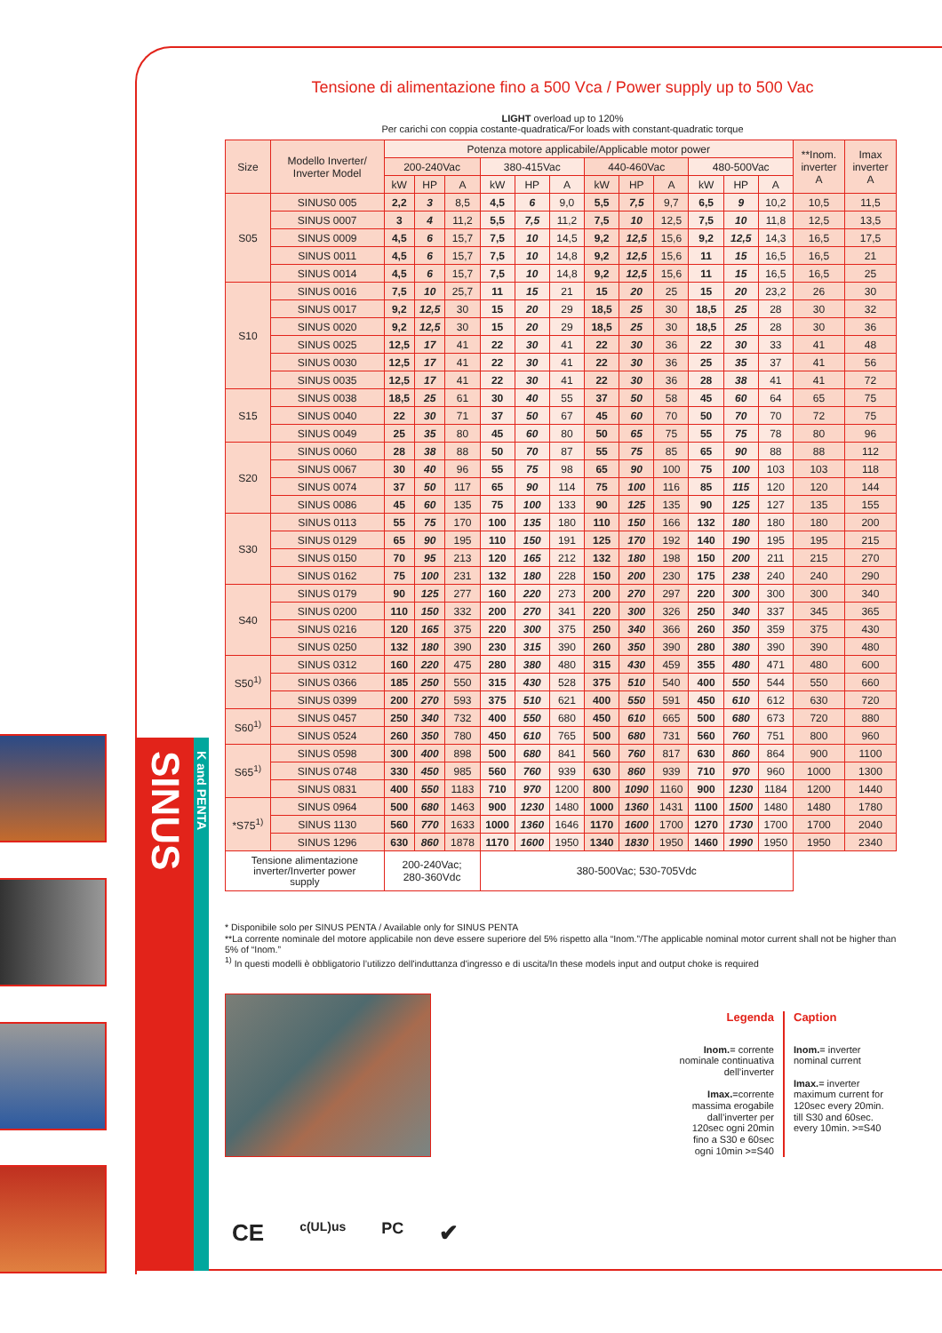SINUS
K and PENTA
Tensione di alimentazione fino a 500 Vca / Power supply up to 500 Vac
LIGHT overload up to 120%
Per carichi con coppia costante-quadratica/For loads with constant-quadratic torque
| Size | Modello Inverter/ Inverter Model | Potenza motore applicabile/Applicable motor power | | | | | | | | | | | | **Inom. inverter A | Imax inverter A |
| --- | --- | --- | --- | --- | --- | --- | --- | --- | --- | --- | --- | --- | --- | --- | --- |
| | | 200-240Vac | | | 380-415Vac | | | 440-460Vac | | | 480-500Vac | | | | |
| | | kW | HP | A | kW | HP | A | kW | HP | A | kW | HP | A | | |
| S05 | SINUS0 005 | 2,2 | 3 | 8,5 | 4,5 | 6 | 9,0 | 5,5 | 7,5 | 9,7 | 6,5 | 9 | 10,2 | 10,5 | 11,5 |
| | SINUS 0007 | 3 | 4 | 11,2 | 5,5 | 7,5 | 11,2 | 7,5 | 10 | 12,5 | 7,5 | 10 | 11,8 | 12,5 | 13,5 |
| | SINUS 0009 | 4,5 | 6 | 15,7 | 7,5 | 10 | 14,5 | 9,2 | 12,5 | 15,6 | 9,2 | 12,5 | 14,3 | 16,5 | 17,5 |
| | SINUS 0011 | 4,5 | 6 | 15,7 | 7,5 | 10 | 14,8 | 9,2 | 12,5 | 15,6 | 11 | 15 | 16,5 | 16,5 | 21 |
| | SINUS 0014 | 4,5 | 6 | 15,7 | 7,5 | 10 | 14,8 | 9,2 | 12,5 | 15,6 | 11 | 15 | 16,5 | 16,5 | 25 |
| S10 | SINUS 0016 | 7,5 | 10 | 25,7 | 11 | 15 | 21 | 15 | 20 | 25 | 15 | 20 | 23,2 | 26 | 30 |
| | SINUS 0017 | 9,2 | 12,5 | 30 | 15 | 20 | 29 | 18,5 | 25 | 30 | 18,5 | 25 | 28 | 30 | 32 |
| | SINUS 0020 | 9,2 | 12,5 | 30 | 15 | 20 | 29 | 18,5 | 25 | 30 | 18,5 | 25 | 28 | 30 | 36 |
| | SINUS 0025 | 12,5 | 17 | 41 | 22 | 30 | 41 | 22 | 30 | 36 | 22 | 30 | 33 | 41 | 48 |
| | SINUS 0030 | 12,5 | 17 | 41 | 22 | 30 | 41 | 22 | 30 | 36 | 25 | 35 | 37 | 41 | 56 |
| | SINUS 0035 | 12,5 | 17 | 41 | 22 | 30 | 41 | 22 | 30 | 36 | 28 | 38 | 41 | 41 | 72 |
| S15 | SINUS 0038 | 18,5 | 25 | 61 | 30 | 40 | 55 | 37 | 50 | 58 | 45 | 60 | 64 | 65 | 75 |
| | SINUS 0040 | 22 | 30 | 71 | 37 | 50 | 67 | 45 | 60 | 70 | 50 | 70 | 70 | 72 | 75 |
| | SINUS 0049 | 25 | 35 | 80 | 45 | 60 | 80 | 50 | 65 | 75 | 55 | 75 | 78 | 80 | 96 |
| S20 | SINUS 0060 | 28 | 38 | 88 | 50 | 70 | 87 | 55 | 75 | 85 | 65 | 90 | 88 | 88 | 112 |
| | SINUS 0067 | 30 | 40 | 96 | 55 | 75 | 98 | 65 | 90 | 100 | 75 | 100 | 103 | 103 | 118 |
| | SINUS 0074 | 37 | 50 | 117 | 65 | 90 | 114 | 75 | 100 | 116 | 85 | 115 | 120 | 120 | 144 |
| | SINUS 0086 | 45 | 60 | 135 | 75 | 100 | 133 | 90 | 125 | 135 | 90 | 125 | 127 | 135 | 155 |
| S30 | SINUS 0113 | 55 | 75 | 170 | 100 | 135 | 180 | 110 | 150 | 166 | 132 | 180 | 180 | 180 | 200 |
| | SINUS 0129 | 65 | 90 | 195 | 110 | 150 | 191 | 125 | 170 | 192 | 140 | 190 | 195 | 195 | 215 |
| | SINUS 0150 | 70 | 95 | 213 | 120 | 165 | 212 | 132 | 180 | 198 | 150 | 200 | 211 | 215 | 270 |
| | SINUS 0162 | 75 | 100 | 231 | 132 | 180 | 228 | 150 | 200 | 230 | 175 | 238 | 240 | 240 | 290 |
| S40 | SINUS 0179 | 90 | 125 | 277 | 160 | 220 | 273 | 200 | 270 | 297 | 220 | 300 | 300 | 300 | 340 |
| | SINUS 0200 | 110 | 150 | 332 | 200 | 270 | 341 | 220 | 300 | 326 | 250 | 340 | 337 | 345 | 365 |
| | SINUS 0216 | 120 | 165 | 375 | 220 | 300 | 375 | 250 | 340 | 366 | 260 | 350 | 359 | 375 | 430 |
| | SINUS 0250 | 132 | 180 | 390 | 230 | 315 | 390 | 260 | 350 | 390 | 280 | 380 | 390 | 390 | 480 |
| S50<sup>1)</sup> | SINUS 0312 | 160 | 220 | 475 | 280 | 380 | 480 | 315 | 430 | 459 | 355 | 480 | 471 | 480 | 600 |
| | SINUS 0366 | 185 | 250 | 550 | 315 | 430 | 528 | 375 | 510 | 540 | 400 | 550 | 544 | 550 | 660 |
| | SINUS 0399 | 200 | 270 | 593 | 375 | 510 | 621 | 400 | 550 | 591 | 450 | 610 | 612 | 630 | 720 |
| S60<sup>1)</sup> | SINUS 0457 | 250 | 340 | 732 | 400 | 550 | 680 | 450 | 610 | 665 | 500 | 680 | 673 | 720 | 880 |
| | SINUS 0524 | 260 | 350 | 780 | 450 | 610 | 765 | 500 | 680 | 731 | 560 | 760 | 751 | 800 | 960 |
| S65<sup>1)</sup> | SINUS 0598 | 300 | 400 | 898 | 500 | 680 | 841 | 560 | 760 | 817 | 630 | 860 | 864 | 900 | 1100 |
| | SINUS 0748 | 330 | 450 | 985 | 560 | 760 | 939 | 630 | 860 | 939 | 710 | 970 | 960 | 1000 | 1300 |
| | SINUS 0831 | 400 | 550 | 1183 | 710 | 970 | 1200 | 800 | 1090 | 1160 | 900 | 1230 | 1184 | 1200 | 1440 |
| *S75<sup>1)</sup> | SINUS 0964 | 500 | 680 | 1463 | 900 | 1230 | 1480 | 1000 | 1360 | 1431 | 1100 | 1500 | 1480 | 1480 | 1780 |
| | SINUS 1130 | 560 | 770 | 1633 | 1000 | 1360 | 1646 | 1170 | 1600 | 1700 | 1270 | 1730 | 1700 | 1700 | 2040 |
| | SINUS 1296 | 630 | 860 | 1878 | 1170 | 1600 | 1950 | 1340 | 1830 | 1950 | 1460 | 1990 | 1950 | 1950 | 2340 |
| Tensione alimentazione inverter/Inverter power supply | | 200-240Vac; 280-360Vdc | | | 380-500Vac; 530-705Vdc | | | | | | | | | | |
* Disponibile solo per SINUS PENTA / Available only for SINUS PENTA
**La corrente nominale del motore applicabile non deve essere superiore del 5% rispetto alla “Inom.”/The applicable nominal motor current shall not be higher than 5% of “Inom.”
<sup>1)</sup> In questi modelli è obbligatorio l’utilizzo dell'induttanza d'ingresso e di uscita/In these models input and output choke is required
Legenda
Inom.= corrente nominale continuativa dell’inverter
Imax.=corrente massima erogabile dall’inverter per 120sec ogni 20min fino a S30 e 60sec ogni 10min >=S40
Caption
Inom.= inverter nominal current
Imax.= inverter maximum current for 120sec every 20min. till S30 and 60sec. every 10min. >=S40
CE c(UL)us PC ✔